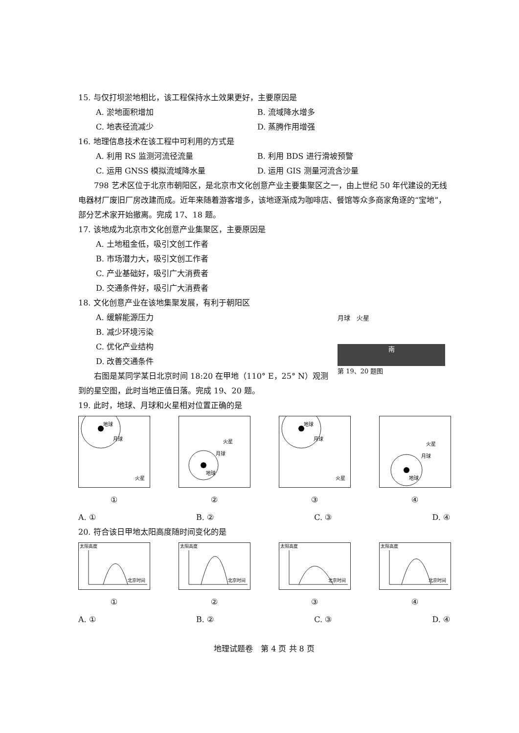15. 与仅打坝淤地相比，该工程保持水土效果更好，主要原因是
A. 淤地面积增加 B. 流域降水增多
C. 地表径流减少 D. 蒸腾作用增强
16. 地理信息技术在该工程中可利用的方式是
A. 利用 RS 监测河流径流量 B. 利用 BDS 进行滑坡预警
C. 运用 GNSS 模拟流域降水量 D. 运用 GIS 测量河流含沙量
798 艺术区位于北京市朝阳区，是北京市文化创意产业主要集聚区之一，由上世纪 50 年代建设的无线电器材厂废旧厂房改建而成。近年来随着游客增多，该地逐渐成为咖啡店、餐馆等众多商家角逐的“宝地”，部分艺术家开始撤离。完成 17、18 题。
17. 该地成为北京市文化创意产业集聚区，主要原因是
A. 土地租金低，吸引文创工作者
B. 市场潜力大，吸引文创工作者
C. 产业基础好，吸引广大消费者
D. 交通条件好，吸引广大消费者
18. 文化创意产业在该地集聚发展，有利于朝阳区
A. 缓解能源压力
B. 减少环境污染
C. 优化产业结构
D. 改善交通条件
右图是某同学某日北京时间 18:20 在甲地（110° E，25° N）观测到的星空图，此时当地正值日落。完成 19、20 题。
19. 此时，地球、月球和火星相对位置正确的是
地球
月球
火星
①
地球
月球
火星
②
地球
月球
火星
③
地球
月球
火星
④
A. ① B. ② C. ③ D. ④
20. 符合该日甲地太阳高度随时间变化的是
太阳高度
北京时间
①
太阳高度
北京时间
②
太阳高度
北京时间
③
太阳高度
北京时间
④
A. ① B. ② C. ③ D. ④
地理试题卷　第 4 页 共 8 页
月球　火星
南
第 19、20 题图